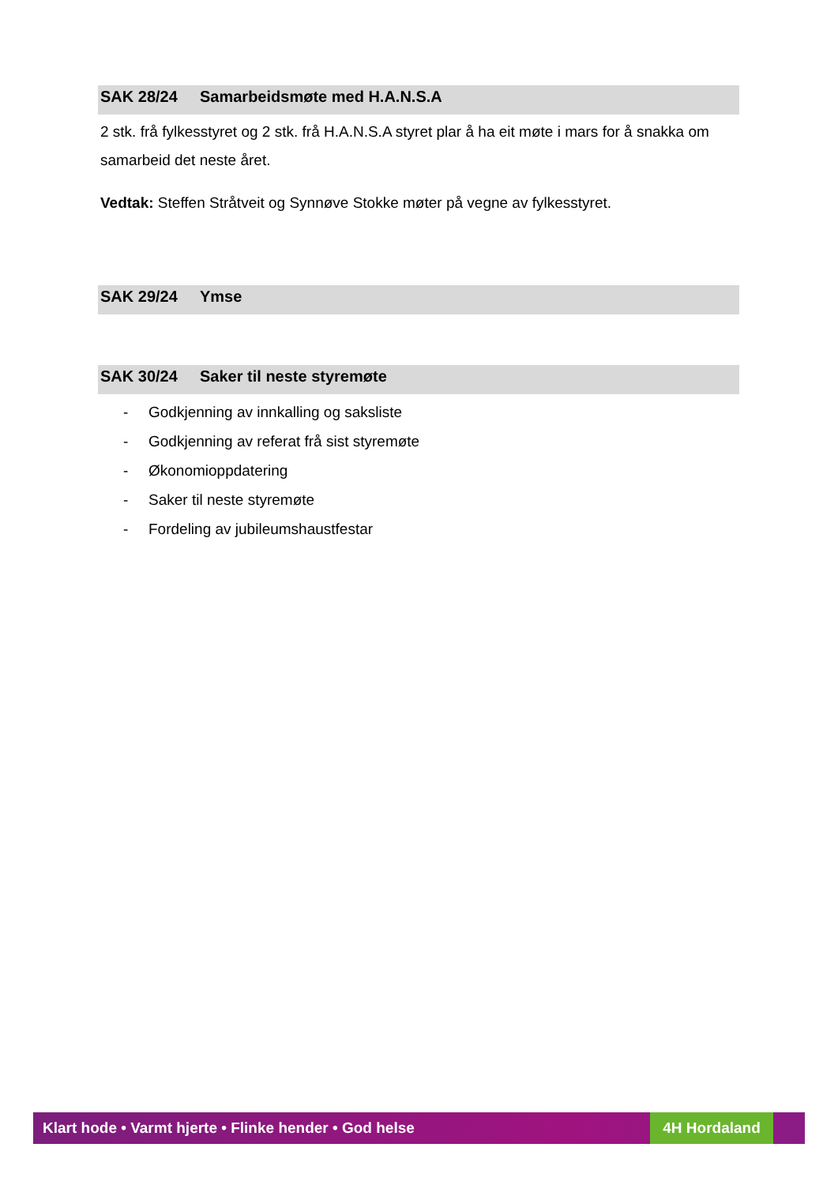SAK 28/24 Samarbeidsmøte med H.A.N.S.A
2 stk. frå fylkesstyret og 2 stk. frå H.A.N.S.A styret plar å ha eit møte i mars for å snakka om samarbeid det neste året.
Vedtak: Steffen Stråtveit og Synnøve Stokke møter på vegne av fylkesstyret.
SAK 29/24 Ymse
SAK 30/24 Saker til neste styremøte
- Godkjenning av innkalling og saksliste
- Godkjenning av referat frå sist styremøte
- Økonomioppdatering
- Saker til neste styremøte
- Fordeling av jubileumshaustfestar
Klart hode • Varmt hjerte • Flinke hender • God helse
4H Hordaland